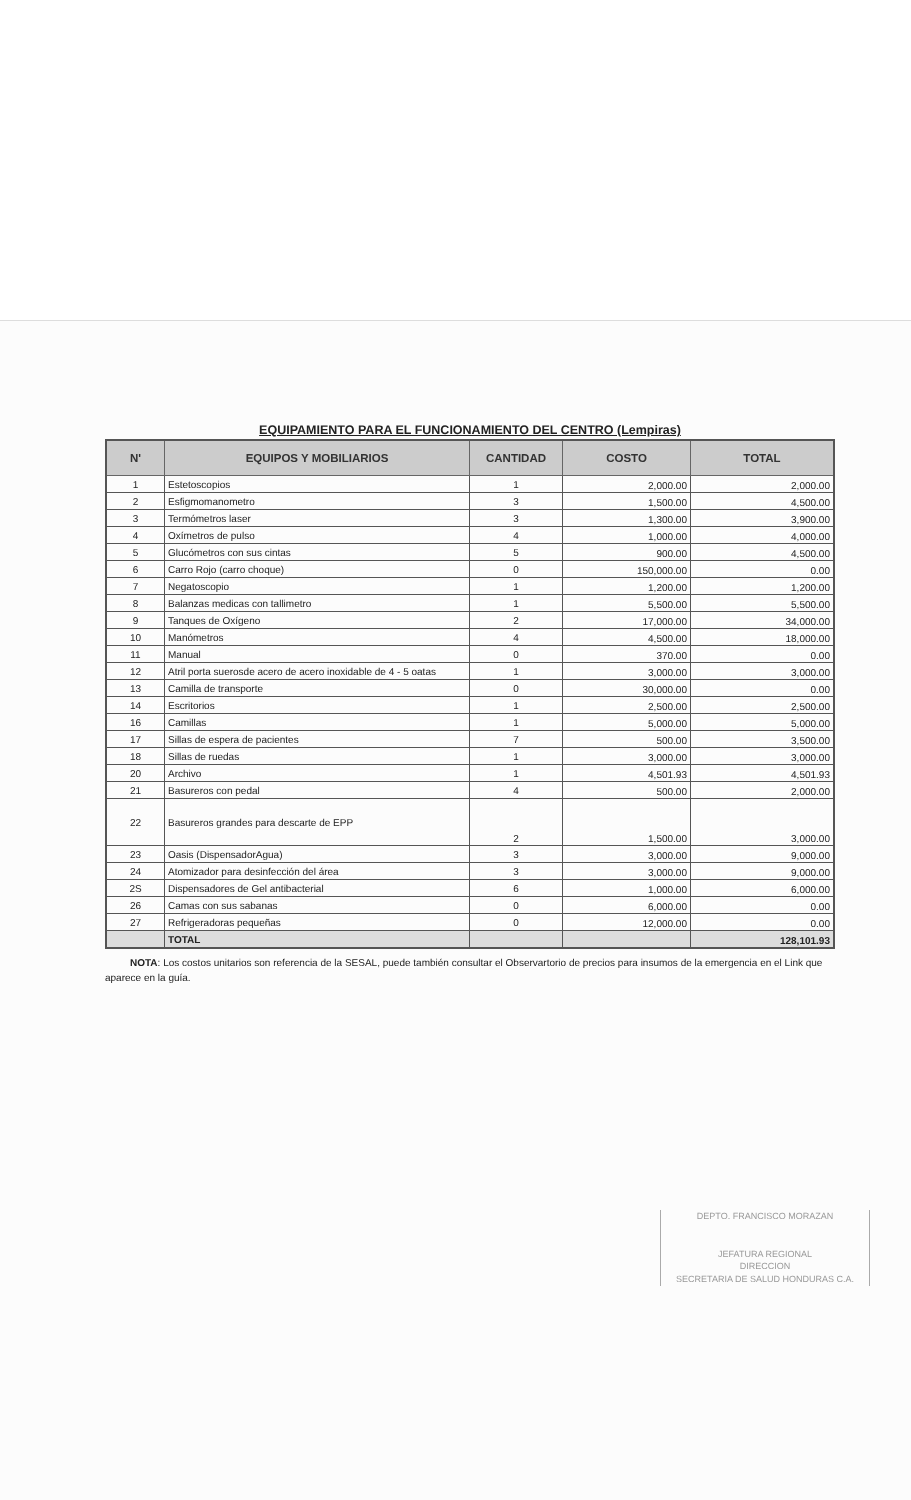EQUIPAMIENTO PARA EL FUNCIONAMIENTO DEL CENTRO (Lempiras)
| N' | EQUIPOS Y MOBILIARIOS | CANTIDAD | COSTO | TOTAL |
| --- | --- | --- | --- | --- |
| 1 | Estetoscopios | 1 | 2,000.00 | 2,000.00 |
| 2 | Esfigmomanometro | 3 | 1,500.00 | 4,500.00 |
| 3 | Termómetros laser | 3 | 1,300.00 | 3,900.00 |
| 4 | Oxímetros de pulso | 4 | 1,000.00 | 4,000.00 |
| 5 | Glucómetros con sus cintas | 5 | 900.00 | 4,500.00 |
| 6 | Carro Rojo (carro choque) | 0 | 150,000.00 | 0.00 |
| 7 | Negatoscopio | 1 | 1,200.00 | 1,200.00 |
| 8 | Balanzas medicas con tallimetro | 1 | 5,500.00 | 5,500.00 |
| 9 | Tanques de Oxígeno | 2 | 17,000.00 | 34,000.00 |
| 10 | Manómetros | 4 | 4,500.00 | 18,000.00 |
| 11 | Manual | 0 | 370.00 | 0.00 |
| 12 | Atril porta suerosde acero de acero inoxidable de 4 - 5 oatas | 1 | 3,000.00 | 3,000.00 |
| 13 | Camilla de transporte | 0 | 30,000.00 | 0.00 |
| 14 | Escritorios | 1 | 2,500.00 | 2,500.00 |
| 16 | Camillas | 1 | 5,000.00 | 5,000.00 |
| 17 | Sillas de espera de pacientes | 7 | 500.00 | 3,500.00 |
| 18 | Sillas de ruedas | 1 | 3,000.00 | 3,000.00 |
| 20 | Archivo | 1 | 4,501.93 | 4,501.93 |
| 21 | Basureros con pedal | 4 | 500.00 | 2,000.00 |
| 22 | Basureros grandes para descarte de EPP | 2 | 1,500.00 | 3,000.00 |
| 23 | Oasis (DispensadorAgua) | 3 | 3,000.00 | 9,000.00 |
| 24 | Atomizador para desinfección del área | 3 | 3,000.00 | 9,000.00 |
| 2S | Dispensadores de Gel antibacterial | 6 | 1,000.00 | 6,000.00 |
| 26 | Camas con sus sabanas | 0 | 6,000.00 | 0.00 |
| 27 | Refrigeradoras pequeñas | 0 | 12,000.00 | 0.00 |
| | TOTAL | | | 128,101.93 |
NOTA: Los costos unitarios son referencia de la SESAL, puede también consultar el Observartorio de precios para insumos de la emergencia en el Link que aparece en la guía.
DEPTO. FRANCISCO MORAZAN
JEFATURA REGIONAL
DIRECCION
SECRETARIA DE SALUD HONDURAS C.A.